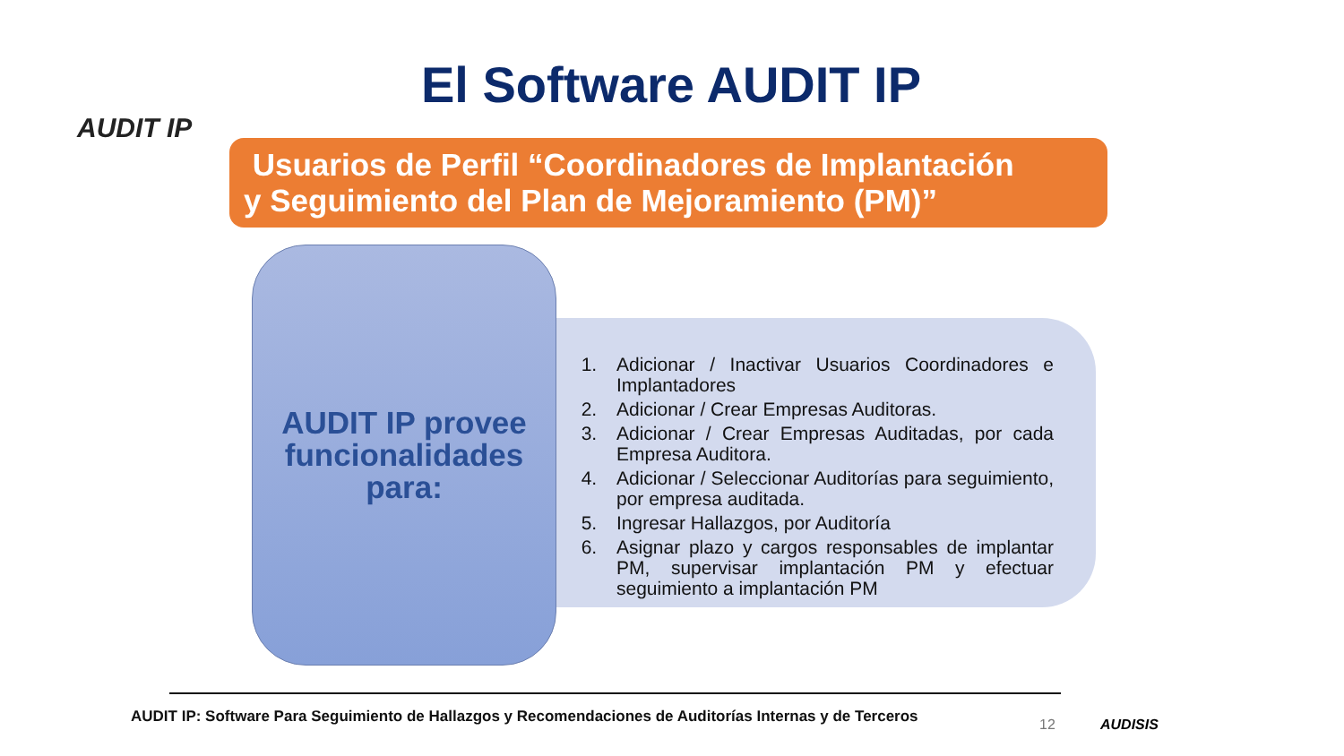AUDIT IP
El Software AUDIT IP
Usuarios de Perfil “Coordinadores de Implantación
y Seguimiento del Plan de Mejoramiento (PM)”
1. Adicionar / Inactivar Usuarios Coordinadores e Implantadores
2. Adicionar / Crear Empresas Auditoras.
3. Adicionar / Crear Empresas Auditadas, por cada Empresa Auditora.
4. Adicionar / Seleccionar Auditorías para seguimiento, por empresa auditada.
5. Ingresar Hallazgos, por Auditoría
6. Asignar plazo y cargos responsables de implantar PM, supervisar implantación PM y efectuar seguimiento a implantación PM
AUDIT IP provee funcionalidades para:
AUDIT IP: Software Para Seguimiento de Hallazgos y Recomendaciones de Auditorías Internas y de Terceros
12 AUDISIS